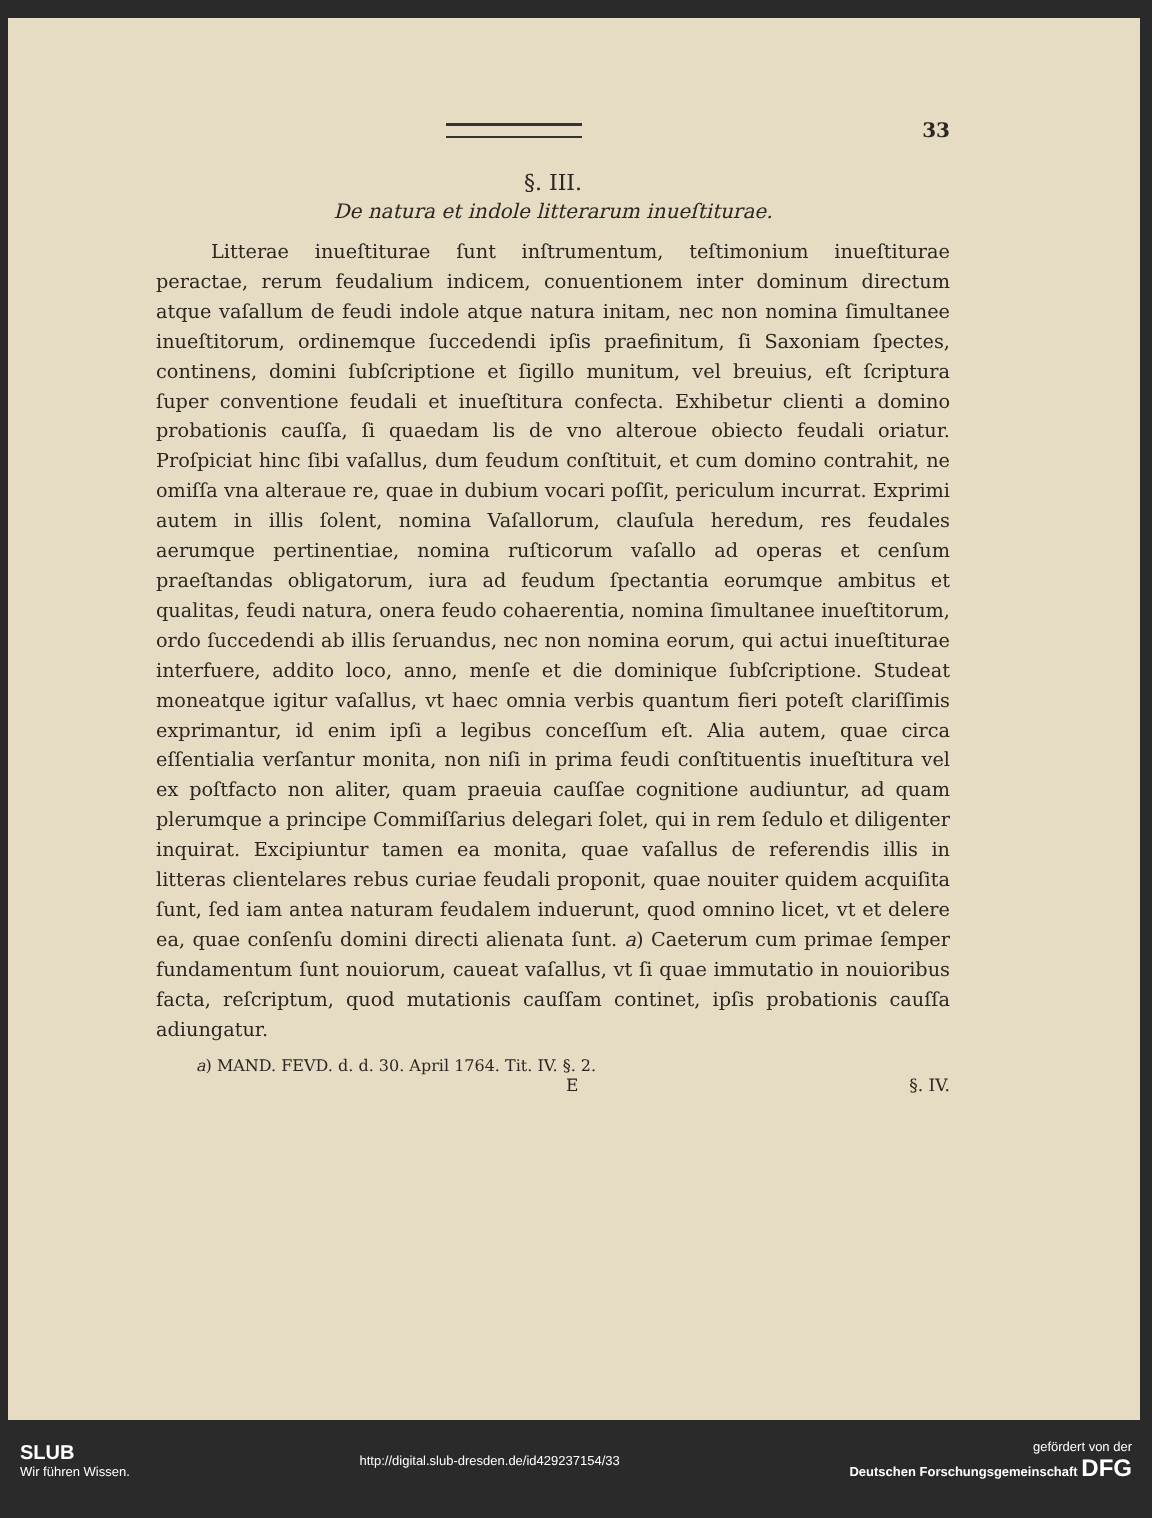33
§. III.
De natura et indole litterarum inueſtiturae.
Litterae inueſtiturae ſunt inſtrumentum, teſtimonium inueſtiturae peractae, rerum feudalium indicem, conuentionem inter dominum directum atque vaſallum de feudi indole atque natura initam, nec non nomina ſimultanee inueſtitorum, ordinemque ſuccedendi ipſis praefinitum, ſi Saxoniam ſpectes, continens, domini ſubſcriptione et ſigillo munitum, vel breuius, eſt ſcriptura ſuper conventione feudali et inueſtitura confecta. Exhibetur clienti a domino probationis cauſſa, ſi quaedam lis de vno alteroue obiecto feudali oriatur. Proſpiciat hinc ſibi vaſallus, dum feudum conſtituit, et cum domino contrahit, ne omiſſa vna alteraue re, quae in dubium vocari poſſit, periculum incurrat. Exprimi autem in illis ſolent, nomina Vaſallorum, clauſula heredum, res feudales aerumque pertinentiae, nomina ruſticorum vaſallo ad operas et cenſum praeſtandas obligatorum, iura ad feudum ſpectantia eorumque ambitus et qualitas, feudi natura, onera feudo cohaerentia, nomina ſimultanee inueſtitorum, ordo ſuccedendi ab illis ſeruandus, nec non nomina eorum, qui actui inueſtiturae interfuere, addito loco, anno, menſe et die dominique ſubſcriptione. Studeat moneatque igitur vaſallus, vt haec omnia verbis quantum fieri poteſt clariſſimis exprimantur, id enim ipſi a legibus conceſſum eſt. Alia autem, quae circa eſſentialia verſantur monita, non niſi in prima feudi conſtituentis inueſtitura vel ex poſtfacto non aliter, quam praeuia cauſſae cognitione audiuntur, ad quam plerumque a principe Commiſſarius delegari ſolet, qui in rem ſedulo et diligenter inquirat. Excipiuntur tamen ea monita, quae vaſallus de referendis illis in litteras clientelares rebus curiae feudali proponit, quae nouiter quidem acquiſita ſunt, ſed iam antea naturam feudalem induerunt, quod omnino licet, vt et delere ea, quae conſenſu domini directi alienata ſunt. a) Caeterum cum primae ſemper fundamentum ſunt nouiorum, caueat vaſallus, vt ſi quae immutatio in nouioribus facta, reſcriptum, quod mutationis cauſſam continet, ipſis probationis cauſſa adiungatur.
a) MAND. FEVD. d. d. 30. April 1764. Tit. IV. §. 2.
E §. IV.
SLUB
Wir führen Wissen.
http://digital.slub-dresden.de/id429237154/33
gefördert von der
Deutschen Forschungsgemeinschaft DFG